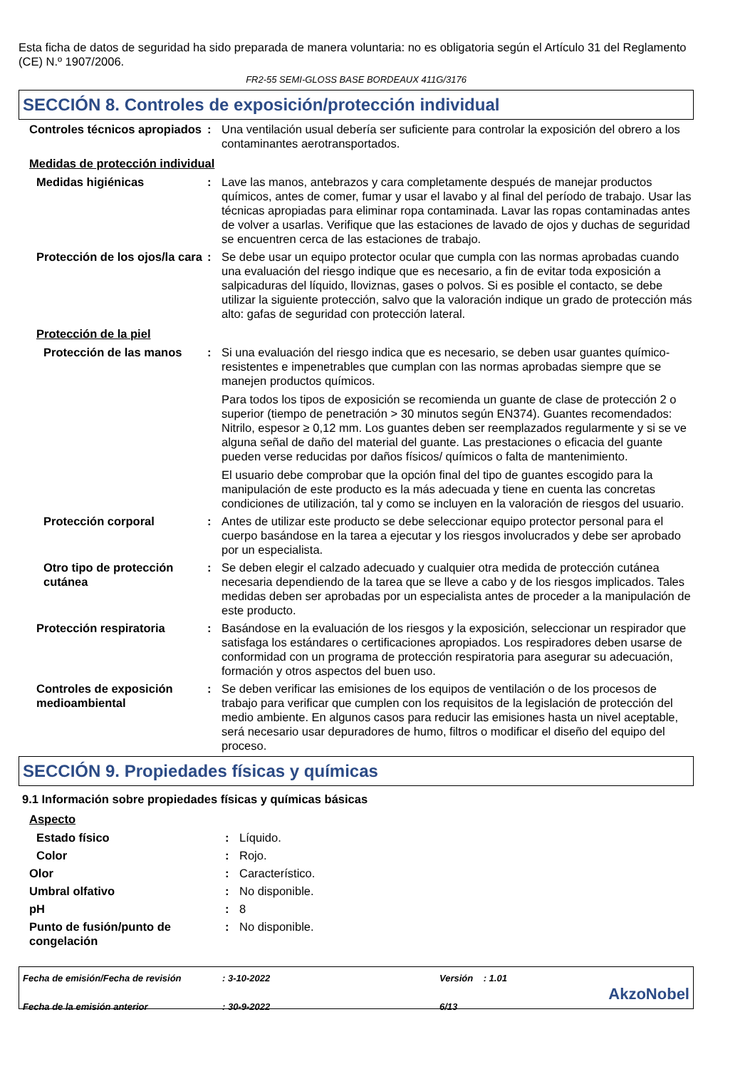Esta ficha de datos de seguridad ha sido preparada de manera voluntaria: no es obligatoria según el Artículo 31 del Reglamento (CE) N.º 1907/2006.
FR2-55 SEMI-GLOSS BASE BORDEAUX 411G/3176
SECCIÓN 8. Controles de exposición/protección individual
Controles técnicos apropiados
: Una ventilación usual debería ser suficiente para controlar la exposición del obrero a los contaminantes aerotransportados.
Medidas de protección individual
Medidas higiénicas : Lave las manos, antebrazos y cara completamente después de manejar productos químicos, antes de comer, fumar y usar el lavabo y al final del período de trabajo. Usar las técnicas apropiadas para eliminar ropa contaminada. Lavar las ropas contaminadas antes de volver a usarlas. Verifique que las estaciones de lavado de ojos y duchas de seguridad se encuentren cerca de las estaciones de trabajo.
Protección de los ojos/la cara
: Se debe usar un equipo protector ocular que cumpla con las normas aprobadas cuando una evaluación del riesgo indique que es necesario, a fin de evitar toda exposición a salpicaduras del líquido, lloviznas, gases o polvos. Si es posible el contacto, se debe utilizar la siguiente protección, salvo que la valoración indique un grado de protección más alto: gafas de seguridad con protección lateral.
Protección de la piel
Protección de las manos : Si una evaluación del riesgo indica que es necesario, se deben usar guantes químico-resistentes e impenetrables que cumplan con las normas aprobadas siempre que se manejen productos químicos.
Para todos los tipos de exposición se recomienda un guante de clase de protección 2 o superior (tiempo de penetración > 30 minutos según EN374). Guantes recomendados: Nitrilo, espesor ≥ 0,12 mm. Los guantes deben ser reemplazados regularmente y si se ve alguna señal de daño del material del guante. Las prestaciones o eficacia del guante pueden verse reducidas por daños físicos/ químicos o falta de mantenimiento.
El usuario debe comprobar que la opción final del tipo de guantes escogido para la manipulación de este producto es la más adecuada y tiene en cuenta las concretas condiciones de utilización, tal y como se incluyen en la valoración de riesgos del usuario.
Protección corporal : Antes de utilizar este producto se debe seleccionar equipo protector personal para el cuerpo basándose en la tarea a ejecutar y los riesgos involucrados y debe ser aprobado por un especialista.
Otro tipo de protección cutánea
: Se deben elegir el calzado adecuado y cualquier otra medida de protección cutánea necesaria dependiendo de la tarea que se lleve a cabo y de los riesgos implicados. Tales medidas deben ser aprobadas por un especialista antes de proceder a la manipulación de este producto.
Protección respiratoria : Basándose en la evaluación de los riesgos y la exposición, seleccionar un respirador que satisfaga los estándares o certificaciones apropiados. Los respiradores deben usarse de conformidad con un programa de protección respiratoria para asegurar su adecuación, formación y otros aspectos del buen uso.
Controles de exposición medioambiental
: Se deben verificar las emisiones de los equipos de ventilación o de los procesos de trabajo para verificar que cumplen con los requisitos de la legislación de protección del medio ambiente. En algunos casos para reducir las emisiones hasta un nivel aceptable, será necesario usar depuradores de humo, filtros o modificar el diseño del equipo del proceso.
SECCIÓN 9. Propiedades físicas y químicas
9.1 Información sobre propiedades físicas y químicas básicas
Aspecto
Estado físico : Líquido.
Color : Rojo.
Olor : Característico.
Umbral olfativo : No disponible.
pH : 8
Punto de fusión/punto de congelación
: No disponible.
Fecha de emisión/Fecha de revisión
Fecha de la emisión anterior
: 3-10-2022
: 30-9-2022
Versión : 1.01
6/13
AkzoNobel